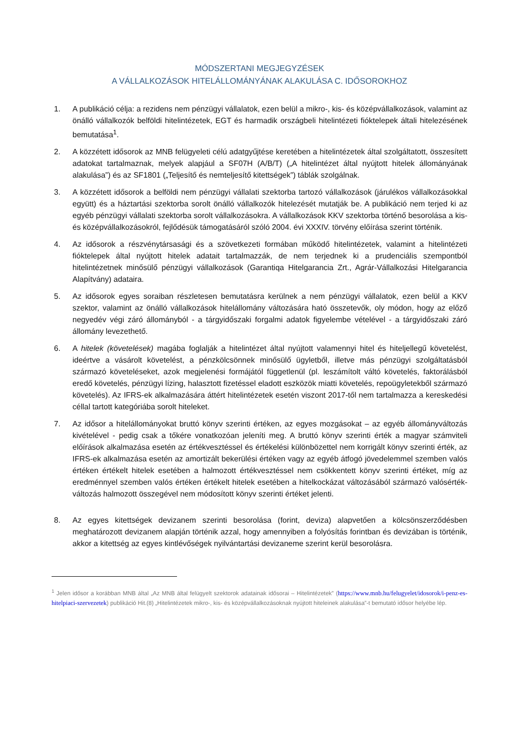MÓDSZERTANI MEGJEGYZÉSEK
A VÁLLALKOZÁSOK HITELÁLLOMÁNYÁNAK ALAKULÁSA C. IDŐSOROKHOZ
1. A publikáció célja: a rezidens nem pénzügyi vállalatok, ezen belül a mikro-, kis- és középvállalkozások, valamint az önálló vállalkozók belföldi hitelintézetek, EGT és harmadik országbeli hitelintézeti fióktelepek általi hitelezésének bemutatása<sup>1</sup>.
2. A közzétett idősorok az MNB felügyeleti célú adatgyűjtése keretében a hitelintézetek által szolgáltatott, összesített adatokat tartalmaznak, melyek alapjául a SF07H (A/B/T) („A hitelintézet által nyújtott hitelek állományának alakulása”) és az SF1801 („Teljesítő és nemteljesítő kitettségek”) táblák szolgálnak.
3. A közzétett idősorok a belföldi nem pénzügyi vállalati szektorba tartozó vállalkozások (járulékos vállalkozásokkal együtt) és a háztartási szektorba sorolt önálló vállalkozók hitelezését mutatják be. A publikáció nem terjed ki az egyéb pénzügyi vállalati szektorba sorolt vállalkozásokra. A vállalkozások KKV szektorba történő besorolása a kis- és középvállalkozásokról, fejlődésük támogatásáról szóló 2004. évi XXXIV. törvény előírása szerint történik.
4. Az idősorok a részvénytársasági és a szövetkezeti formában működő hitelintézetek, valamint a hitelintézeti fióktelepek által nyújtott hitelek adatait tartalmazzák, de nem terjednek ki a prudenciális szempontból hitelintézetnek minősülő pénzügyi vállalkozások (Garantiqa Hitelgarancia Zrt., Agrár-Vállalkozási Hitelgarancia Alapítvány) adataira.
5. Az idősorok egyes soraiban részletesen bemutatásra kerülnek a nem pénzügyi vállalatok, ezen belül a KKV szektor, valamint az önálló vállalkozások hitelállomány változására ható összetevők, oly módon, hogy az előző negyedév végi záró állományból - a tárgyidőszaki forgalmi adatok figyelembe vételével - a tárgyidőszaki záró állomány levezethető.
6. A hitelek (követelések) magába foglalják a hitelintézet által nyújtott valamennyi hitel és hiteljellegű követelést, ideértve a vásárolt követelést, a pénzkölcsönnek minősülő ügyletből, illetve más pénzügyi szolgáltatásból származó követeléseket, azok megjelenési formájától függetlenül (pl. leszámítolt váltó követelés, faktorálásból eredő követelés, pénzügyi lízing, halasztott fizetéssel eladott eszközök miatti követelés, repoügyletekből származó követelés). Az IFRS-ek alkalmazására áttért hitelintézetek esetén viszont 2017-től nem tartalmazza a kereskedési céllal tartott kategóriába sorolt hiteleket.
7. Az idősor a hitelállományokat bruttó könyv szerinti értéken, az egyes mozgásokat – az egyéb állományváltozás kivételével - pedig csak a tőkére vonatkozóan jeleníti meg. A bruttó könyv szerinti érték a magyar számviteli előírások alkalmazása esetén az értékvesztéssel és értékelési különbözettel nem korrigált könyv szerinti érték, az IFRS-ek alkalmazása esetén az amortizált bekerülési értéken vagy az egyéb átfogó jövedelemmel szemben valós értéken értékelt hitelek esetében a halmozott értékvesztéssel nem csökkentett könyv szerinti értéket, míg az eredménnyel szemben valós értéken értékelt hitelek esetében a hitelkockázat változásából származó valósérték-változás halmozott összegével nem módosított könyv szerinti értéket jelenti.
8. Az egyes kitettségek devizanem szerinti besorolása (forint, deviza) alapvetően a kölcsönszerződésben meghatározott devizanem alapján történik azzal, hogy amennyiben a folyósítás forintban és devizában is történik, akkor a kitettség az egyes kintlévőségek nyilvántartási devizaneme szerint kerül besorolásra.
<sup>1</sup> Jelen idősor a korábban MNB által „Az MNB által felügyelt szektorok adatainak idősorai – Hitelintézetek” (https://www.mnb.hu/felugyelet/idosorok/i-penz-es-hitelpiaci-szervezetek) publikáció Hit.(8) „Hitelintézetek mikro-, kis- és középvállalkozásoknak nyújtott hiteleinek alakulása”-t bemutató idősor helyébe lép.